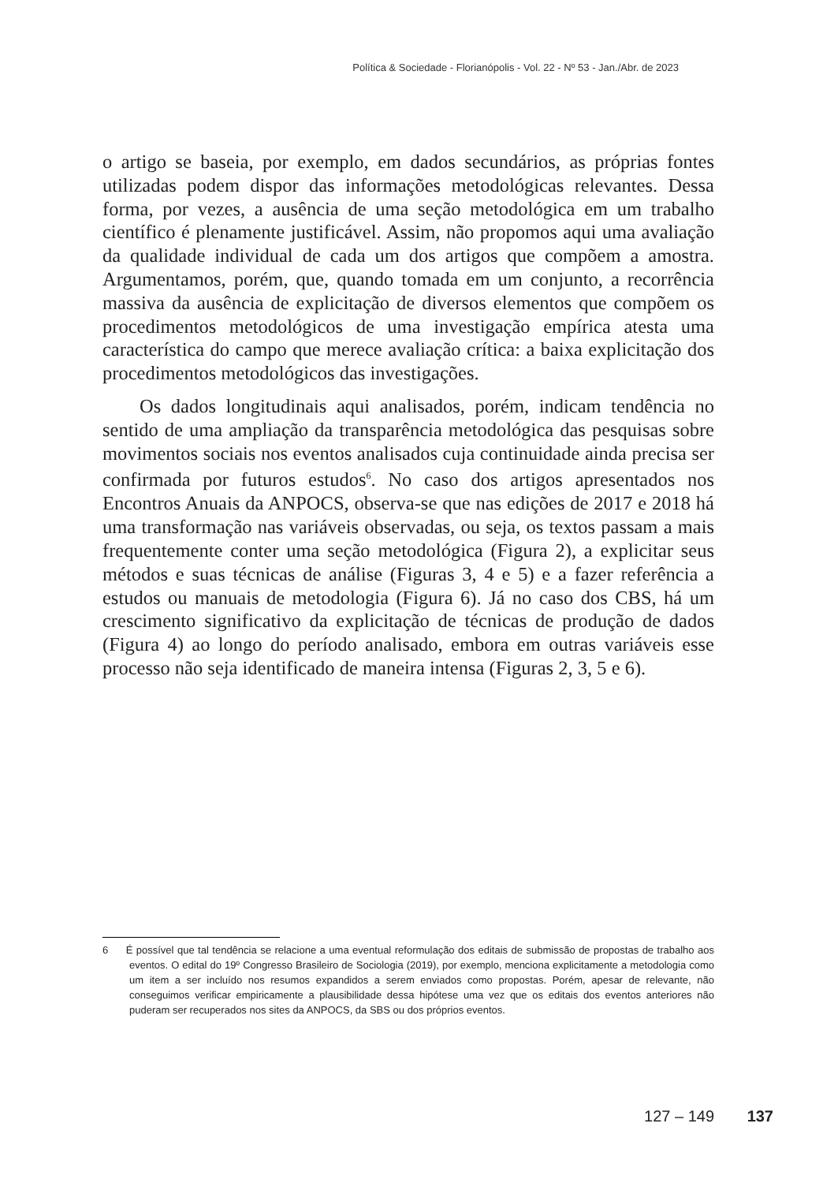Política & Sociedade - Florianópolis - Vol. 22 - Nº 53 - Jan./Abr. de 2023
o artigo se baseia, por exemplo, em dados secundários, as próprias fontes utilizadas podem dispor das informações metodológicas relevantes. Dessa forma, por vezes, a ausência de uma seção metodológica em um trabalho científico é plenamente justificável. Assim, não propomos aqui uma avaliação da qualidade individual de cada um dos artigos que compõem a amostra. Argumentamos, porém, que, quando tomada em um conjunto, a recorrência massiva da ausência de explicitação de diversos elementos que compõem os procedimentos metodológicos de uma investigação empírica atesta uma característica do campo que merece avaliação crítica: a baixa explicitação dos procedimentos metodológicos das investigações.
Os dados longitudinais aqui analisados, porém, indicam tendência no sentido de uma ampliação da transparência metodológica das pesquisas sobre movimentos sociais nos eventos analisados cuja continuidade ainda precisa ser confirmada por futuros estudos<sup>6</sup>. No caso dos artigos apresentados nos Encontros Anuais da ANPOCS, observa-se que nas edições de 2017 e 2018 há uma transformação nas variáveis observadas, ou seja, os textos passam a mais frequentemente conter uma seção metodológica (Figura 2), a explicitar seus métodos e suas técnicas de análise (Figuras 3, 4 e 5) e a fazer referência a estudos ou manuais de metodologia (Figura 6). Já no caso dos CBS, há um crescimento significativo da explicitação de técnicas de produção de dados (Figura 4) ao longo do período analisado, embora em outras variáveis esse processo não seja identificado de maneira intensa (Figuras 2, 3, 5 e 6).
6 É possível que tal tendência se relacione a uma eventual reformulação dos editais de submissão de propostas de trabalho aos eventos. O edital do 19º Congresso Brasileiro de Sociologia (2019), por exemplo, menciona explicitamente a metodologia como um item a ser incluído nos resumos expandidos a serem enviados como propostas. Porém, apesar de relevante, não conseguimos verificar empiricamente a plausibilidade dessa hipótese uma vez que os editais dos eventos anteriores não puderam ser recuperados nos sites da ANPOCS, da SBS ou dos próprios eventos.
127 – 149 137